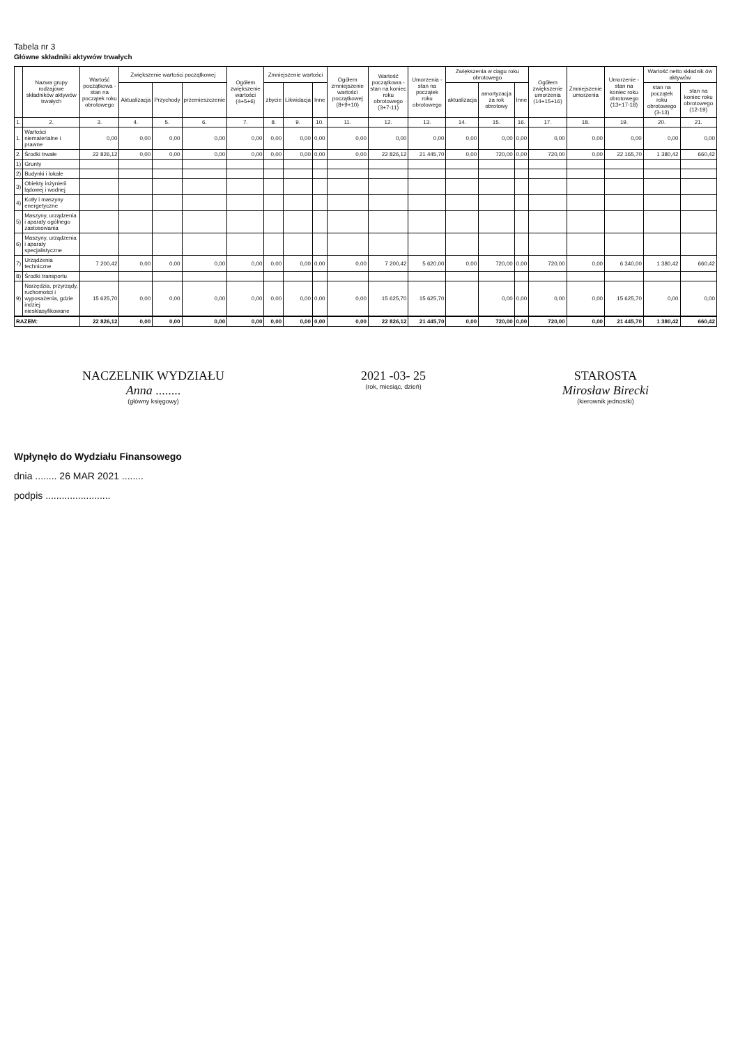Tabela nr 3
Główne składniki aktywów trwałych
| | Nazwa grupy rodzajowe składników aktywów trwałych | Wartość początkowa - stan na początek roku obrotowego | Zwiększenie wartości początkowej | | | Ogółem zwiększenie wartości (4+5+6) | Zmniejszenie wartości | | | Ogółem zmniejszenie wartości początkowej (8+9+10) | Wartość początkowa - stan na koniec roku obrotowego (3+7-11) | Umorzenia - stan na początek roku obrotowego | Zwiększenia w ciągu roku obrotowego | | | Ogółem zwiększenie umorzenia (14+15+16) | Zmniejszenie umorzenia | Umorzenie - stan na koniec roku obrotowego (13+17-18) | Wartość netto składnik ów aktywów | |
| --- | --- | --- | --- | --- | --- | --- | --- | --- | --- | --- | --- | --- | --- | --- | --- | --- | --- | --- | --- | --- |
| | | | Aktualizacja | Przychody | przemieszczenie | | zbycie | Likwidacja | Inne | | | | aktualizacja | amortyzacja za rok obrotowy | Inne | | | | stan na początek roku obrotowego (3-13) | stan na koniec roku obrotowego (12-19) |
| 1. | 2. | 3. | 4. | 5. | 6. | 7. | 8. | 9. | 10. | 11. | 12. | 13. | 14. | 15. | 16. | 17. | 18. | 19. | 20. | 21. |
| 1. | Wartości niematerialne i prawne | 0,00 | 0,00 | 0,00 | 0,00 | 0,00 | 0,00 | 0,00 | 0,00 | 0,00 | 0,00 | 0,00 | 0,00 | 0,00 | 0,00 | 0,00 | 0,00 | 0,00 | 0,00 | 0,00 |
| 2. | Środki trwałe | 22 826,12 | 0,00 | 0,00 | 0,00 | 0,00 | 0,00 | 0,00 | 0,00 | 0,00 | 22 826,12 | 21 445,70 | 0,00 | 720,00 | 0,00 | 720,00 | 0,00 | 22 165,70 | 1 380,42 | 660,42 |
| 1) | Grunty | | | | | | | | | | | | | | | | | | | |
| 2) | Budynki i lokale | | | | | | | | | | | | | | | | | | | |
| 3) | Obiekty inżynierii lądowej i wodnej | | | | | | | | | | | | | | | | | | | |
| 4) | Kotły i maszyny energetyczne | | | | | | | | | | | | | | | | | | | |
| 5) | Maszyny, urządzenia i aparaty ogólnego zastosowania | | | | | | | | | | | | | | | | | | | |
| 6) | Maszyny, urządzenia i aparaty specjalistyczne | | | | | | | | | | | | | | | | | | | |
| 7) | Urządzenia techniczne | 7 200,42 | 0,00 | 0,00 | 0,00 | 0,00 | 0,00 | 0,00 | 0,00 | 0,00 | 7 200,42 | 5 620,00 | 0,00 | 720,00 | 0,00 | 720,00 | 0,00 | 6 340,00 | 1 380,42 | 660,42 |
| 8) | Środki transportu | | | | | | | | | | | | | | | | | | | |
| 9) | Narzędzia, przyrządy, ruchomości i wyposażenia, gdzie indziej niesklasyfikowane | 15 625,70 | 0,00 | 0,00 | 0,00 | 0,00 | 0,00 | 0,00 | 0,00 | 0,00 | 15 625,70 | 15 625,70 | | 0,00 | 0,00 | 0,00 | 0,00 | 15 625,70 | 0,00 | 0,00 |
| RAZEM: | | 22 826,12 | 0,00 | 0,00 | 0,00 | 0,00 | 0,00 | 0,00 | 0,00 | 0,00 | 22 826,12 | 21 445,70 | 0,00 | 720,00 | 0,00 | 720,00 | 0,00 | 21 445,70 | 1 380,42 | 660,42 |
NACZELNIK WYDZIAŁU
Anna ........
(główny księgowy)
2021 -03- 25
(rok, miesiąc, dzień)
STAROSTA
Mirosław Birecki
(kierownik jednostki)
Wpłynęło do Wydziału Finansowego
dnia ........ 26 MAR 2021 ........
podpis ........................